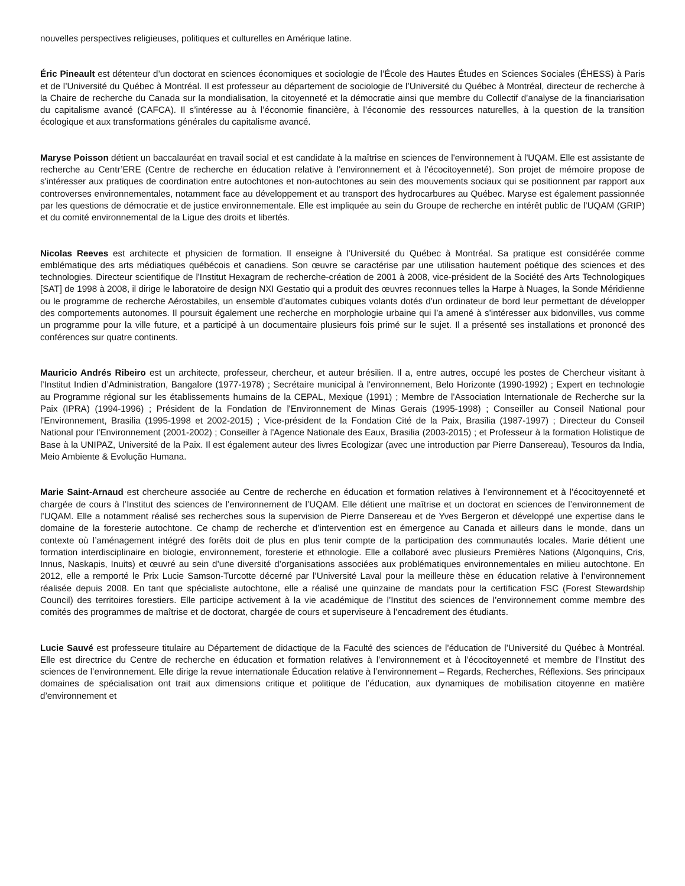nouvelles perspectives religieuses, politiques et culturelles en Amérique latine.
Éric Pineault est détenteur d’un doctorat en sciences économiques et sociologie de l’École des Hautes Études en Sciences Sociales (ÉHESS) à Paris et de l’Université du Québec à Montréal. Il est professeur au département de sociologie de l’Université du Québec à Montréal, directeur de recherche à la Chaire de recherche du Canada sur la mondialisation, la citoyenneté et la démocratie ainsi que membre du Collectif d’analyse de la financiarisation du capitalisme avancé (CAFCA). Il s’intéresse au à l’économie financière, à l’économie des ressources naturelles, à la question de la transition écologique et aux transformations générales du capitalisme avancé.
Maryse Poisson détient un baccalauréat en travail social et est candidate à la maîtrise en sciences de l'environnement à l'UQAM. Elle est assistante de recherche au Centr’ERE (Centre de recherche en éducation relative à l'environnement et à l'écocitoyenneté). Son projet de mémoire propose de s'intéresser aux pratiques de coordination entre autochtones et non-autochtones au sein des mouvements sociaux qui se positionnent par rapport aux controverses environnementales, notamment face au développement et au transport des hydrocarbures au Québec. Maryse est également passionnée par les questions de démocratie et de justice environnementale. Elle est impliquée au sein du Groupe de recherche en intérêt public de l’UQAM (GRIP) et du comité environnemental de la Ligue des droits et libertés.
Nicolas Reeves est architecte et physicien de formation. Il enseigne à l'Université du Québec à Montréal. Sa pratique est considérée comme emblématique des arts médiatiques québécois et canadiens. Son œuvre se caractérise par une utilisation hautement poétique des sciences et des technologies. Directeur scientifique de l'Institut Hexagram de recherche-création de 2001 à 2008, vice-président de la Société des Arts Technologiques [SAT] de 1998 à 2008, il dirige le laboratoire de design NXI Gestatio qui a produit des œuvres reconnues telles la Harpe à Nuages, la Sonde Méridienne ou le programme de recherche Aérostabiles, un ensemble d’automates cubiques volants dotés d'un ordinateur de bord leur permettant de développer des comportements autonomes. Il poursuit également une recherche en morphologie urbaine qui l’a amené à s’intéresser aux bidonvilles, vus comme un programme pour la ville future, et a participé à un documentaire plusieurs fois primé sur le sujet. Il a présenté ses installations et prononcé des conférences sur quatre continents.
Mauricio Andrés Ribeiro est un architecte, professeur, chercheur, et auteur brésilien. Il a, entre autres, occupé les postes de Chercheur visitant à l’Institut Indien d’Administration, Bangalore (1977-1978) ; Secrétaire municipal à l'environnement, Belo Horizonte (1990-1992) ; Expert en technologie au Programme régional sur les établissements humains de la CEPAL, Mexique (1991) ; Membre de l'Association Internationale de Recherche sur la Paix (IPRA) (1994-1996) ; Président de la Fondation de l'Environnement de Minas Gerais (1995-1998) ; Conseiller au Conseil National pour l'Environnement, Brasilia (1995-1998 et 2002-2015) ; Vice-président de la Fondation Cité de la Paix, Brasilia (1987-1997) ; Directeur du Conseil National pour l'Environnement (2001-2002) ; Conseiller à l'Agence Nationale des Eaux, Brasilia (2003-2015) ; et Professeur à la formation Holistique de Base à la UNIPAZ, Université de la Paix. Il est également auteur des livres Ecologizar (avec une introduction par Pierre Dansereau), Tesouros da India, Meio Ambiente & Evolução Humana.
Marie Saint-Arnaud est chercheure associée au Centre de recherche en éducation et formation relatives à l’environnement et à l’écocitoyenneté et chargée de cours à l’Institut des sciences de l’environnement de l’UQAM. Elle détient une maîtrise et un doctorat en sciences de l’environnement de l’UQAM. Elle a notamment réalisé ses recherches sous la supervision de Pierre Dansereau et de Yves Bergeron et développé une expertise dans le domaine de la foresterie autochtone. Ce champ de recherche et d’intervention est en émergence au Canada et ailleurs dans le monde, dans un contexte où l’aménagement intégré des forêts doit de plus en plus tenir compte de la participation des communautés locales. Marie détient une formation interdisciplinaire en biologie, environnement, foresterie et ethnologie. Elle a collaboré avec plusieurs Premières Nations (Algonquins, Cris, Innus, Naskapis, Inuits) et œuvré au sein d’une diversité d’organisations associées aux problématiques environnementales en milieu autochtone. En 2012, elle a remporté le Prix Lucie Samson-Turcotte décerné par l’Université Laval pour la meilleure thèse en éducation relative à l’environnement réalisée depuis 2008. En tant que spécialiste autochtone, elle a réalisé une quinzaine de mandats pour la certification FSC (Forest Stewardship Council) des territoires forestiers. Elle participe activement à la vie académique de l’Institut des sciences de l’environnement comme membre des comités des programmes de maîtrise et de doctorat, chargée de cours et superviseure à l’encadrement des étudiants.
Lucie Sauvé est professeure titulaire au Département de didactique de la Faculté des sciences de l’éducation de l’Université du Québec à Montréal. Elle est directrice du Centre de recherche en éducation et formation relatives à l’environnement et à l’écocitoyenneté et membre de l’Institut des sciences de l’environnement. Elle dirige la revue internationale Éducation relative à l’environnement – Regards, Recherches, Réflexions. Ses principaux domaines de spécialisation ont trait aux dimensions critique et politique de l’éducation, aux dynamiques de mobilisation citoyenne en matière d’environnement et